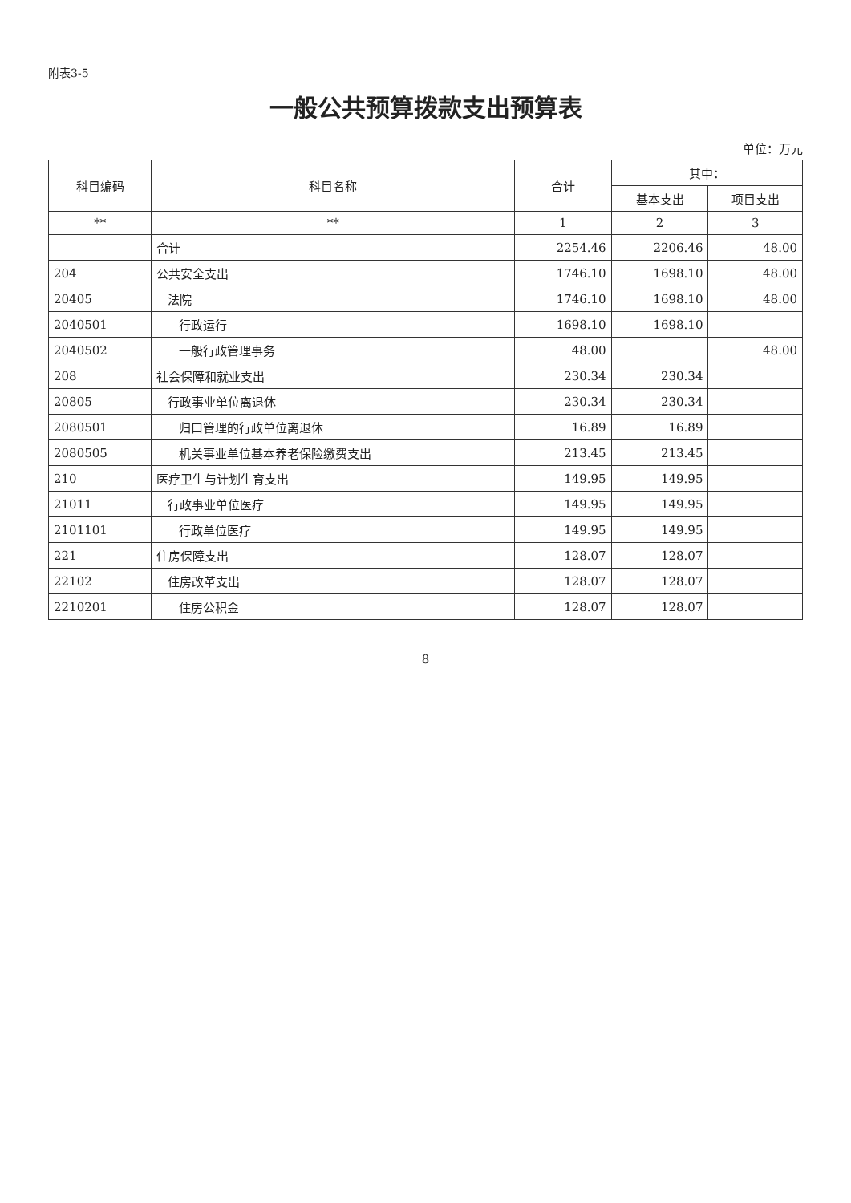附表3-5
一般公共预算拨款支出预算表
单位：万元
| 科目编码 | 科目名称 | 合计 | 其中： | |
| --- | --- | --- | --- | --- |
| | | | 基本支出 | 项目支出 |
| ** | ** | 1 | 2 | 3 |
| | 合计 | 2254.46 | 2206.46 | 48.00 |
| 204 | 公共安全支出 | 1746.10 | 1698.10 | 48.00 |
| 20405 | 法院 | 1746.10 | 1698.10 | 48.00 |
| 2040501 | 行政运行 | 1698.10 | 1698.10 | |
| 2040502 | 一般行政管理事务 | 48.00 | | 48.00 |
| 208 | 社会保障和就业支出 | 230.34 | 230.34 | |
| 20805 | 行政事业单位离退休 | 230.34 | 230.34 | |
| 2080501 | 归口管理的行政单位离退休 | 16.89 | 16.89 | |
| 2080505 | 机关事业单位基本养老保险缴费支出 | 213.45 | 213.45 | |
| 210 | 医疗卫生与计划生育支出 | 149.95 | 149.95 | |
| 21011 | 行政事业单位医疗 | 149.95 | 149.95 | |
| 2101101 | 行政单位医疗 | 149.95 | 149.95 | |
| 221 | 住房保障支出 | 128.07 | 128.07 | |
| 22102 | 住房改革支出 | 128.07 | 128.07 | |
| 2210201 | 住房公积金 | 128.07 | 128.07 | |
8